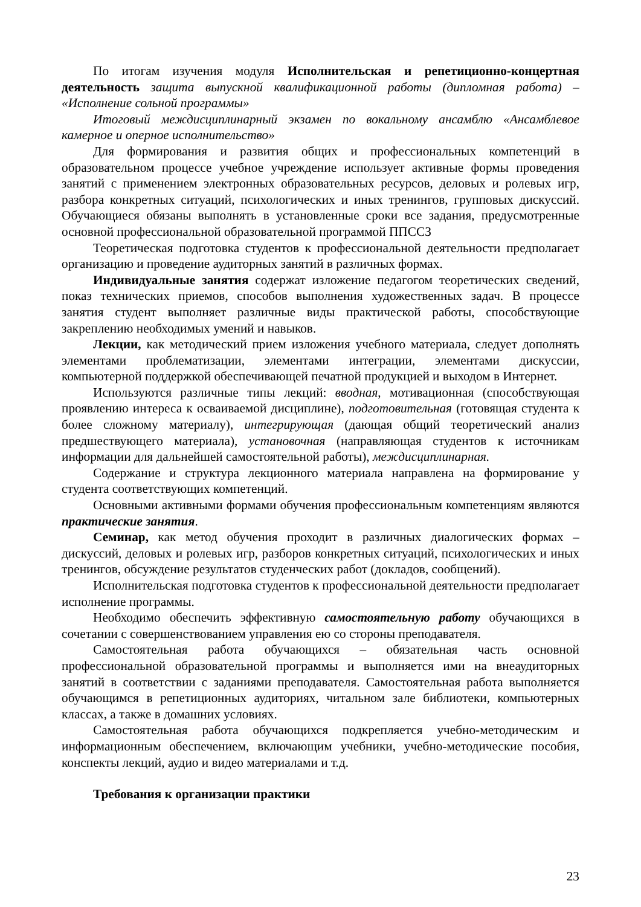По итогам изучения модуля Исполнительская и репетиционно-концертная деятельность защита выпускной квалификационной работы (дипломная работа) – «Исполнение сольной программы»
Итоговый междисциплинарный экзамен по вокальному ансамблю «Ансамблевое камерное и оперное исполнительство»
Для формирования и развития общих и профессиональных компетенций в образовательном процессе учебное учреждение использует активные формы проведения занятий с применением электронных образовательных ресурсов, деловых и ролевых игр, разбора конкретных ситуаций, психологических и иных тренингов, групповых дискуссий. Обучающиеся обязаны выполнять в установленные сроки все задания, предусмотренные основной профессиональной образовательной программой ППССЗ
Теоретическая подготовка студентов к профессиональной деятельности предполагает организацию и проведение аудиторных занятий в различных формах.
Индивидуальные занятия содержат изложение педагогом теоретических сведений, показ технических приемов, способов выполнения художественных задач. В процессе занятия студент выполняет различные виды практической работы, способствующие закреплению необходимых умений и навыков.
Лекции, как методический прием изложения учебного материала, следует дополнять элементами проблематизации, элементами интеграции, элементами дискуссии, компьютерной поддержкой обеспечивающей печатной продукцией и выходом в Интернет.
Используются различные типы лекций: вводная, мотивационная (способствующая проявлению интереса к осваиваемой дисциплине), подготовительная (готовящая студента к более сложному материалу), интегрирующая (дающая общий теоретический анализ предшествующего материала), установочная (направляющая студентов к источникам информации для дальнейшей самостоятельной работы), междисциплинарная.
Содержание и структура лекционного материала направлена на формирование у студента соответствующих компетенций.
Основными активными формами обучения профессиональным компетенциям являются практические занятия.
Семинар, как метод обучения проходит в различных диалогических формах – дискуссий, деловых и ролевых игр, разборов конкретных ситуаций, психологических и иных тренингов, обсуждение результатов студенческих работ (докладов, сообщений).
Исполнительская подготовка студентов к профессиональной деятельности предполагает исполнение программы.
Необходимо обеспечить эффективную самостоятельную работу обучающихся в сочетании с совершенствованием управления ею со стороны преподавателя.
Самостоятельная работа обучающихся – обязательная часть основной профессиональной образовательной программы и выполняется ими на внеаудиторных занятий в соответствии с заданиями преподавателя. Самостоятельная работа выполняется обучающимся в репетиционных аудиториях, читальном зале библиотеки, компьютерных классах, а также в домашних условиях.
Самостоятельная работа обучающихся подкрепляется учебно-методическим и информационным обеспечением, включающим учебники, учебно-методические пособия, конспекты лекций, аудио и видео материалами и т.д.
Требования к организации практики
23